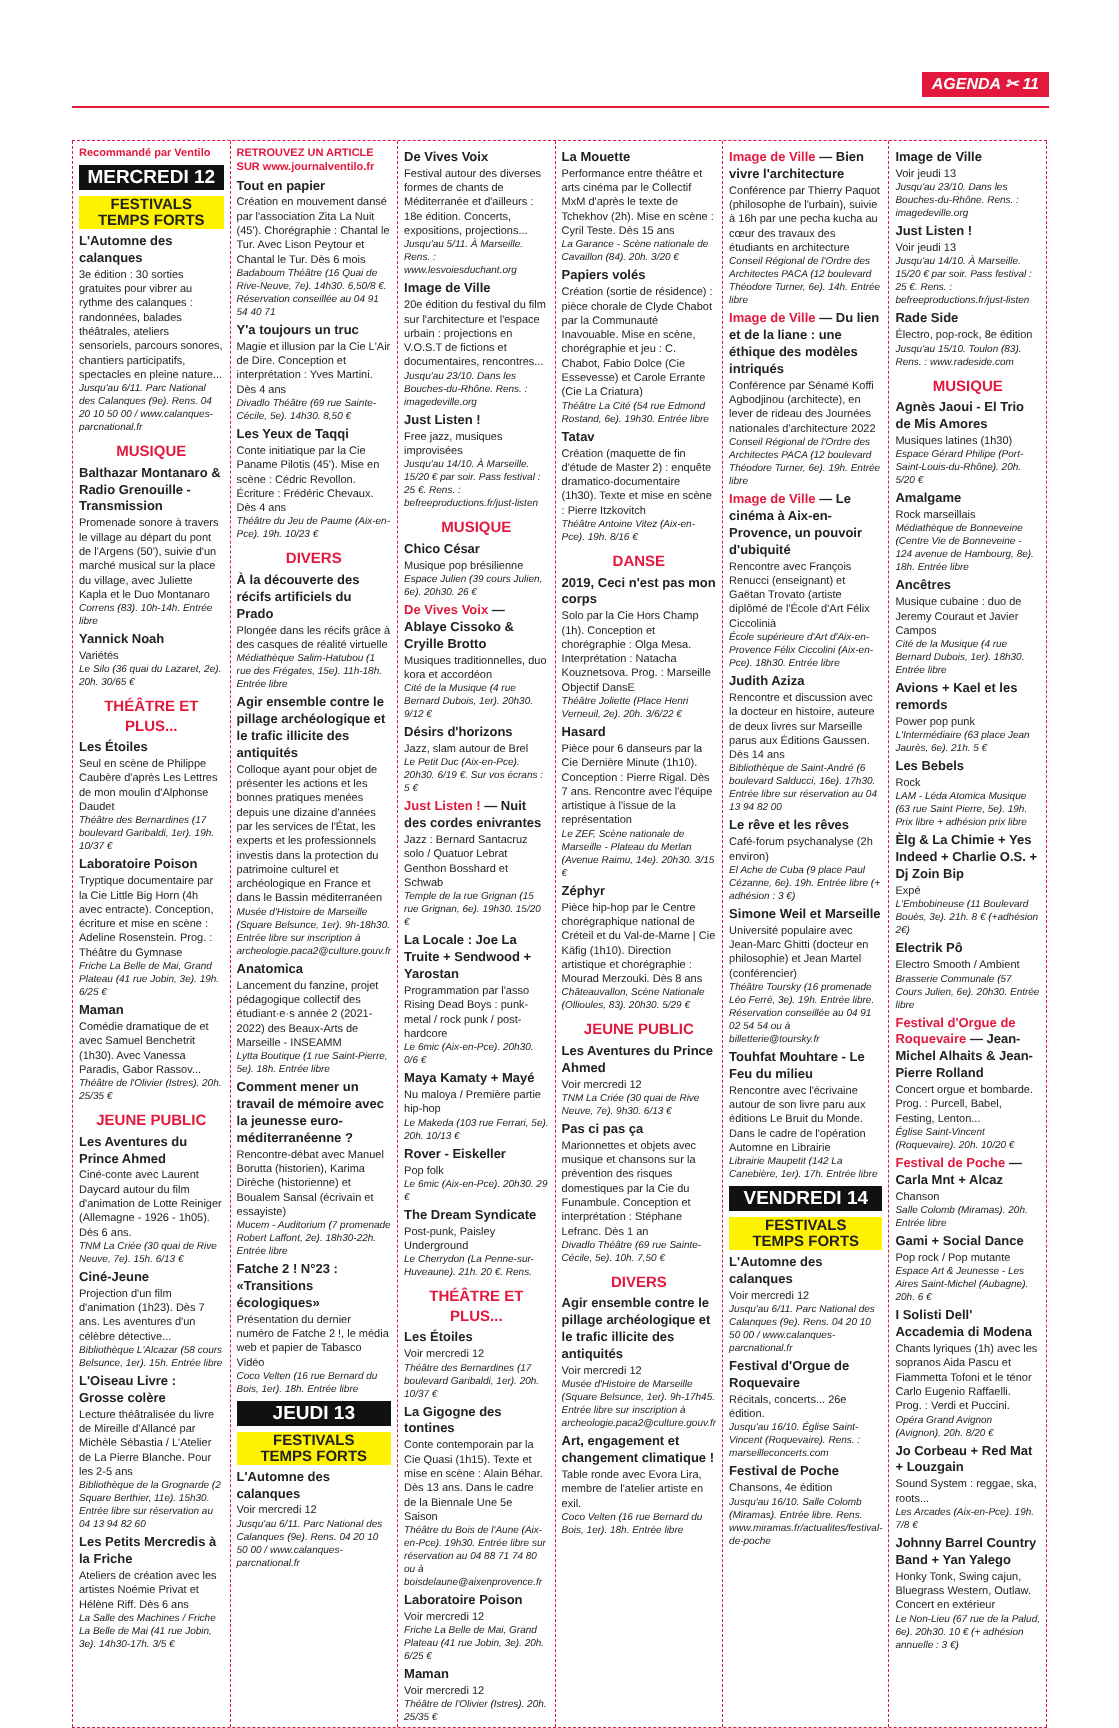AGENDA ✂ 11
Recommandé par Ventilo
MERCREDI 12
FESTIVALS
TEMPS FORTS
L'Automne des calanques
3e édition : 30 sorties gratuites pour vibrer au rythme des calanques : randonnées, balades théâtrales, ateliers sensoriels, parcours sonores, chantiers participatifs, spectacles en pleine nature...
Jusqu'au 6/11. Parc National des Calanques (9e). Rens. 04 20 10 50 00 / www.calanques-parcnational.fr
MUSIQUE
Balthazar Montanaro & Radio Grenouille - Transmission
Promenade sonore à travers le village au départ du pont de l'Argens (50'), suivie d'un marché musical sur la place du village, avec Juliette Kapla et le Duo Montanaro
Correns (83). 10h-14h. Entrée libre
Yannick Noah
Variétés
Le Silo (36 quai du Lazaret, 2e). 20h. 30/65 €
THÉÂTRE ET PLUS...
Les Étoiles
Seul en scène de Philippe Caubère d'après Les Lettres de mon moulin d'Alphonse Daudet
Théâtre des Bernardines (17 boulevard Garibaldi, 1er). 19h. 10/37 €
Laboratoire Poison
Tryptique documentaire par la Cie Little Big Horn (4h avec entracte). Conception, écriture et mise en scène : Adeline Rosenstein. Prog. : Théâtre du Gymnase
Friche La Belle de Mai, Grand Plateau (41 rue Jobin, 3e). 19h. 6/25 €
Maman
Comédie dramatique de et avec Samuel Benchetrit (1h30). Avec Vanessa Paradis, Gabor Rassov...
Théâtre de l'Olivier (Istres). 20h. 25/35 €
JEUNE PUBLIC
Les Aventures du Prince Ahmed
Ciné-conte avec Laurent Daycard autour du film d'animation de Lotte Reiniger (Allemagne - 1926 - 1h05). Dès 6 ans.
TNM La Criée (30 quai de Rive Neuve, 7e). 15h. 6/13 €
Ciné-Jeune
Projection d'un film d'animation (1h23). Dès 7 ans. Les aventures d'un célèbre détective...
Bibliothèque L'Alcazar (58 cours Belsunce, 1er). 15h. Entrée libre
L'Oiseau Livre : Grosse colère
Lecture théâtralisée du livre de Mireille d'Allancé par Michèle Sébastia / L'Atelier de La Pierre Blanche. Pour les 2-5 ans
Bibliothèque de la Grognarde (2 Square Berthier, 11e). 15h30. Entrée libre sur réservation au 04 13 94 82 60
Les Petits Mercredis à la Friche
Ateliers de création avec les artistes Noémie Privat et Hélène Riff. Dès 6 ans
La Salle des Machines / Friche La Belle de Mai (41 rue Jobin, 3e). 14h30-17h. 3/5 €
RETROUVEZ UN ARTICLE SUR www.journalventilo.fr
Tout en papier
Création en mouvement dansé par l'association Zita La Nuit (45'). Chorégraphie : Chantal le Tur. Avec Lison Peytour et Chantal le Tur. Dès 6 mois
Badaboum Théâtre (16 Quai de Rive-Neuve, 7e). 14h30. 6,50/8 €. Réservation conseillée au 04 91 54 40 71
Y'a toujours un truc
Magie et illusion par la Cie L'Air de Dire. Conception et interprétation : Yves Martini. Dès 4 ans
Divadlo Théâtre (69 rue Sainte-Cécile, 5e). 14h30. 8,50 €
Les Yeux de Taqqi
Conte initiatique par la Cie Paname Pilotis (45'). Mise en scène : Cédric Revollon. Écriture : Frédéric Chevaux. Dès 4 ans
Théâtre du Jeu de Paume (Aix-en-Pce). 19h. 10/23 €
DIVERS
À la découverte des récifs artificiels du Prado
Plongée dans les récifs grâce à des casques de réalité virtuelle
Médiathèque Salim-Hatubou (1 rue des Frégates, 15e). 11h-18h. Entrée libre
Agir ensemble contre le pillage archéologique et le trafic illicite des antiquités
Colloque ayant pour objet de présenter les actions et les bonnes pratiques menées depuis une dizaine d'années par les services de l'État, les experts et les professionnels investis dans la protection du patrimoine culturel et archéologique en France et dans le Bassin méditerranéen
Musée d'Histoire de Marseille (Square Belsunce, 1er). 9h-18h30. Entrée libre sur inscription à archeologie.paca2@culture.gouv.fr
Anatomica
Lancement du fanzine, projet pédagogique collectif des étudiant·e·s année 2 (2021-2022) des Beaux-Arts de Marseille - INSEAMM
Lytta Boutique (1 rue Saint-Pierre, 5e). 18h. Entrée libre
Comment mener un travail de mémoire avec la jeunesse euro-méditerranéenne ?
Rencontre-débat avec Manuel Borutta (historien), Karima Dirèche (historienne) et Boualem Sansal (écrivain et essayiste)
Mucem - Auditorium (7 promenade Robert Laffont, 2e). 18h30-22h. Entrée libre
Fatche 2 ! N°23 : «Transitions écologiques»
Présentation du dernier numéro de Fatche 2 !, le média web et papier de Tabasco Vidéo
Coco Velten (16 rue Bernard du Bois, 1er). 18h. Entrée libre
JEUDI 13
FESTIVALS
TEMPS FORTS
L'Automne des calanques
Voir mercredi 12
Jusqu'au 6/11. Parc National des Calanques (9e). Rens. 04 20 10 50 00 / www.calanques-parcnational.fr
De Vives Voix
Festival autour des diverses formes de chants de Méditerranée et d'ailleurs : 18e édition. Concerts, expositions, projections...
Jusqu'au 5/11. À Marseille. Rens. : www.lesvoiesduchant.org
Image de Ville
20e édition du festival du film sur l'architecture et l'espace urbain : projections en V.O.S.T de fictions et documentaires, rencontres...
Jusqu'au 23/10. Dans les Bouches-du-Rhône. Rens. : imagedeville.org
Just Listen !
Free jazz, musiques improvisées
Jusqu'au 14/10. À Marseille. 15/20 € par soir. Pass festival : 25 €. Rens. : befreeproductions.fr/just-listen
MUSIQUE
Chico César
Musique pop brésilienne
Espace Julien (39 cours Julien, 6e). 20h30. 26 €
De Vives Voix — Ablaye Cissoko & Cryille Brotto
Musiques traditionnelles, duo kora et accordéon
Cité de la Musique (4 rue Bernard Dubois, 1er). 20h30. 9/12 €
Désirs d'horizons
Jazz, slam autour de Brel
Le Petit Duc (Aix-en-Pce). 20h30. 6/19 €. Sur vos écrans : 5 €
Just Listen ! — Nuit des cordes enivrantes
Jazz : Bernard Santacruz solo / Quatuor Lebrat Genthon Bosshard et Schwab
Temple de la rue Grignan (15 rue Grignan, 6e). 19h30. 15/20 €
La Locale : Joe La Truite + Sendwood + Yarostan
Programmation par l'asso Rising Dead Boys : punk-metal / rock punk / post-hardcore
Le 6mic (Aix-en-Pce). 20h30. 0/6 €
Maya Kamaty + Mayé
Nu maloya / Première partie hip-hop
Le Makeda (103 rue Ferrari, 5e). 20h. 10/13 €
Rover - Eiskeller
Pop folk
Le 6mic (Aix-en-Pce). 20h30. 29 €
The Dream Syndicate
Post-punk, Paisley Underground
Le Cherrydon (La Penne-sur-Huveaune). 21h. 20 €. Rens.
THÉÂTRE ET PLUS...
Les Étoiles
Voir mercredi 12
Théâtre des Bernardines (17 boulevard Garibaldi, 1er). 20h. 10/37 €
La Gigogne des tontines
Conte contemporain par la Cie Quasi (1h15). Texte et mise en scène : Alain Béhar. Dès 13 ans. Dans le cadre de la Biennale Une 5e Saison
Théâtre du Bois de l'Aune (Aix-en-Pce). 19h30. Entrée libre sur réservation au 04 88 71 74 80 ou à boisdelaune@aixenprovence.fr
Laboratoire Poison
Voir mercredi 12
Friche La Belle de Mai, Grand Plateau (41 rue Jobin, 3e). 20h. 6/25 €
Maman
Voir mercredi 12
Théâtre de l'Olivier (Istres). 20h. 25/35 €
La Mouette
Performance entre théâtre et arts cinéma par le Collectif MxM d'après le texte de Tchekhov (2h). Mise en scène : Cyril Teste. Dès 15 ans
La Garance - Scène nationale de Cavaillon (84). 20h. 3/20 €
Papiers volés
Création (sortie de résidence) : pièce chorale de Clyde Chabot par la Communauté Inavouable. Mise en scène, chorégraphie et jeu : C. Chabot, Fabio Dolce (Cie Essevesse) et Carole Errante (Cie La Criatura)
Théâtre La Cité (54 rue Edmond Rostand, 6e). 19h30. Entrée libre
Tatav
Création (maquette de fin d'étude de Master 2) : enquête dramatico-documentaire (1h30). Texte et mise en scène : Pierre Itzkovitch
Théâtre Antoine Vitez (Aix-en-Pce). 19h. 8/16 €
DANSE
2019, Ceci n'est pas mon corps
Solo par la Cie Hors Champ (1h). Conception et chorégraphie : Olga Mesa. Interprétation : Natacha Kouznetsova. Prog. : Marseille Objectif DansE
Théâtre Joliette (Place Henri Verneuil, 2e). 20h. 3/6/22 €
Hasard
Pièce pour 6 danseurs par la Cie Dernière Minute (1h10). Conception : Pierre Rigal. Dès 7 ans. Rencontre avec l'équipe artistique à l'issue de la représentation
Le ZEF, Scène nationale de Marseille - Plateau du Merlan (Avenue Raimu, 14e). 20h30. 3/15 €
Zéphyr
Pièce hip-hop par le Centre chorégraphique national de Créteil et du Val-de-Marne | Cie Käfig (1h10). Direction artistique et chorégraphie : Mourad Merzouki. Dès 8 ans
Châteauvallon, Scène Nationale (Ollioules, 83). 20h30. 5/29 €
JEUNE PUBLIC
Les Aventures du Prince Ahmed
Voir mercredi 12
TNM La Criée (30 quai de Rive Neuve, 7e). 9h30. 6/13 €
Pas ci pas ça
Marionnettes et objets avec musique et chansons sur la prévention des risques domestiques par la Cie du Funambule. Conception et interprétation : Stéphane Lefranc. Dès 1 an
Divadlo Théâtre (69 rue Sainte-Cécile, 5e). 10h. 7,50 €
DIVERS
Agir ensemble contre le pillage archéologique et le trafic illicite des antiquités
Voir mercredi 12
Musée d'Histoire de Marseille (Square Belsunce, 1er). 9h-17h45. Entrée libre sur inscription à archeologie.paca2@culture.gouv.fr
Art, engagement et changement climatique !
Table ronde avec Evora Lira, membre de l'atelier artiste en exil.
Coco Velten (16 rue Bernard du Bois, 1er). 18h. Entrée libre
Image de Ville — Bien vivre l'architecture
Conférence par Thierry Paquot (philosophe de l'urbain), suivie à 16h par une pecha kucha au cœur des travaux des étudiants en architecture
Conseil Régional de l'Ordre des Architectes PACA (12 boulevard Théodore Turner, 6e). 14h. Entrée libre
Image de Ville — Du lien et de la liane : une éthique des modèles intriqués
Conférence par Sénamé Koffi Agbodjinou (architecte), en lever de rideau des Journées nationales d'architecture 2022
Conseil Régional de l'Ordre des Architectes PACA (12 boulevard Théodore Turner, 6e). 19h. Entrée libre
Image de Ville — Le cinéma à Aix-en-Provence, un pouvoir d'ubiquité
Rencontre avec François Renucci (enseignant) et Gaëtan Trovato (artiste diplômé de l'École d'Art Félix Ciccolinià
École supérieure d'Art d'Aix-en-Provence Félix Ciccolini (Aix-en-Pce). 18h30. Entrée libre
Judith Aziza
Rencontre et discussion avec la docteur en histoire, auteure de deux livres sur Marseille parus aux Éditions Gaussen. Dès 14 ans
Bibliothèque de Saint-André (6 boulevard Salducci, 16e). 17h30. Entrée libre sur réservation au 04 13 94 82 00
Le rêve et les rêves
Café-forum psychanalyse (2h environ)
El Ache de Cuba (9 place Paul Cézanne, 6e). 19h. Entrée libre (+ adhésion : 3 €)
Simone Weil et Marseille
Université populaire avec Jean-Marc Ghitti (docteur en philosophie) et Jean Martel (conférencier)
Théâtre Toursky (16 promenade Léo Ferré, 3e). 19h. Entrée libre. Réservation conseillée au 04 91 02 54 54 ou à billetterie@toursky.fr
Touhfat Mouhtare - Le Feu du milieu
Rencontre avec l'écrivaine autour de son livre paru aux éditions Le Bruit du Monde. Dans le cadre de l'opération Automne en Librairie
Librairie Maupetit (142 La Canebière, 1er). 17h. Entrée libre
VENDREDI 14
FESTIVALS
TEMPS FORTS
L'Automne des calanques
Voir mercredi 12
Jusqu'au 6/11. Parc National des Calanques (9e). Rens. 04 20 10 50 00 / www.calanques-parcnational.fr
Festival d'Orgue de Roquevaire
Récitals, concerts... 26e édition.
Jusqu'au 16/10. Église Saint-Vincent (Roquevaire). Rens. : marseilleconcerts.com
Festival de Poche
Chansons, 4e édition
Jusqu'au 16/10. Salle Colomb (Miramas). Entrée libre. Rens. www.miramas.fr/actualites/festival-de-poche
Image de Ville
Voir jeudi 13
Jusqu'au 23/10. Dans les Bouches-du-Rhône. Rens. : imagedeville.org
Just Listen !
Voir jeudi 13
Jusqu'au 14/10. À Marseille. 15/20 € par soir. Pass festival : 25 €. Rens. : befreeproductions.fr/just-listen
Rade Side
Électro, pop-rock, 8e édition
Jusqu'au 15/10. Toulon (83). Rens. : www.radeside.com
MUSIQUE
Agnès Jaoui - El Trio de Mis Amores
Musiques latines (1h30)
Espace Gérard Philipe (Port-Saint-Louis-du-Rhône). 20h. 5/20 €
Amalgame
Rock marseillais
Médiathèque de Bonneveine (Centre Vie de Bonneveine - 124 avenue de Hambourg, 8e). 18h. Entrée libre
Ancêtres
Musique cubaine : duo de Jeremy Couraut et Javier Campos
Cité de la Musique (4 rue Bernard Dubois, 1er). 18h30. Entrée libre
Avions + Kael et les remords
Power pop punk
L'Intermédiaire (63 place Jean Jaurès, 6e). 21h. 5 €
Les Bebels
Rock
LAM - Léda Atomica Musique (63 rue Saint Pierre, 5e). 19h. Prix libre + adhésion prix libre
Èlg & La Chimie + Yes Indeed + Charlie O.S. + Dj Zoin Bip
Expé
L'Embobineuse (11 Boulevard Bouès, 3e). 21h. 8 € (+adhésion 2€)
Electrik Pô
Electro Smooth / Ambient
Brasserie Communale (57 Cours Julien, 6e). 20h30. Entrée libre
Festival d'Orgue de Roquevaire — Jean-Michel Alhaits & Jean-Pierre Rolland
Concert orgue et bombarde. Prog. : Purcell, Babel, Festing, Lenton...
Église Saint-Vincent (Roquevaire). 20h. 10/20 €
Festival de Poche — Carla Mnt + Alcaz
Chanson
Salle Colomb (Miramas). 20h. Entrée libre
Gami + Social Dance
Pop rock / Pop mutante
Espace Art & Jeunesse - Les Aires Saint-Michel (Aubagne). 20h. 6 €
I Solisti Dell' Accademia di Modena
Chants lyriques (1h) avec les sopranos Aida Pascu et Fiammetta Tofoni et le ténor Carlo Eugenio Raffaelli. Prog. : Verdi et Puccini.
Opéra Grand Avignon (Avignon). 20h. 8/20 €
Jo Corbeau + Red Mat + Louzgain
Sound System : reggae, ska, roots...
Les Arcades (Aix-en-Pce). 19h. 7/8 €
Johnny Barrel Country Band + Yan Yalego
Honky Tonk, Swing cajun, Bluegrass Western, Outlaw. Concert en extérieur
Le Non-Lieu (67 rue de la Palud, 6e). 20h30. 10 € (+ adhésion annuelle : 3 €)